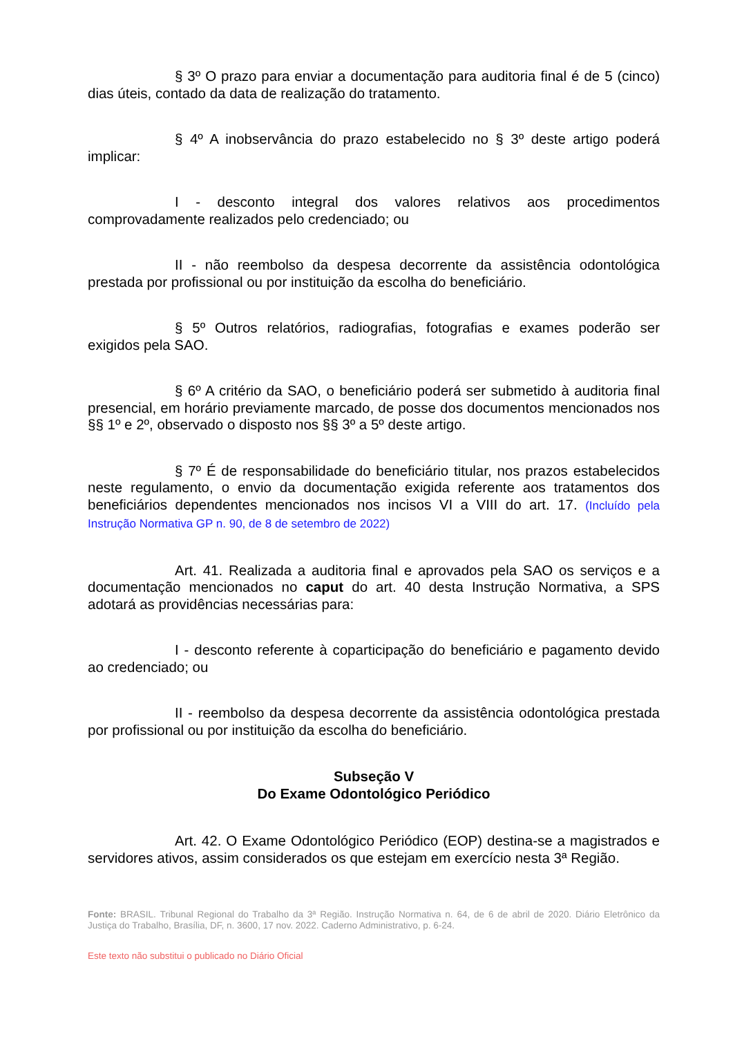§ 3º O prazo para enviar a documentação para auditoria final é de 5 (cinco) dias úteis, contado da data de realização do tratamento.
§ 4º A inobservância do prazo estabelecido no § 3º deste artigo poderá implicar:
I - desconto integral dos valores relativos aos procedimentos comprovadamente realizados pelo credenciado; ou
II - não reembolso da despesa decorrente da assistência odontológica prestada por profissional ou por instituição da escolha do beneficiário.
§ 5º Outros relatórios, radiografias, fotografias e exames poderão ser exigidos pela SAO.
§ 6º A critério da SAO, o beneficiário poderá ser submetido à auditoria final presencial, em horário previamente marcado, de posse dos documentos mencionados nos §§ 1º e 2º, observado o disposto nos §§ 3º a 5º deste artigo.
§ 7º É de responsabilidade do beneficiário titular, nos prazos estabelecidos neste regulamento, o envio da documentação exigida referente aos tratamentos dos beneficiários dependentes mencionados nos incisos VI a VIII do art. 17. (Incluído pela Instrução Normativa GP n. 90, de 8 de setembro de 2022)
Art. 41. Realizada a auditoria final e aprovados pela SAO os serviços e a documentação mencionados no caput do art. 40 desta Instrução Normativa, a SPS adotará as providências necessárias para:
I - desconto referente à coparticipação do beneficiário e pagamento devido ao credenciado; ou
II - reembolso da despesa decorrente da assistência odontológica prestada por profissional ou por instituição da escolha do beneficiário.
Subseção V
Do Exame Odontológico Periódico
Art. 42. O Exame Odontológico Periódico (EOP) destina-se a magistrados e servidores ativos, assim considerados os que estejam em exercício nesta 3ª Região.
Fonte: BRASIL. Tribunal Regional do Trabalho da 3ª Região. Instrução Normativa n. 64, de 6 de abril de 2020. Diário Eletrônico da Justiça do Trabalho, Brasília, DF, n. 3600, 17 nov. 2022. Caderno Administrativo, p. 6-24.
Este texto não substitui o publicado no Diário Oficial